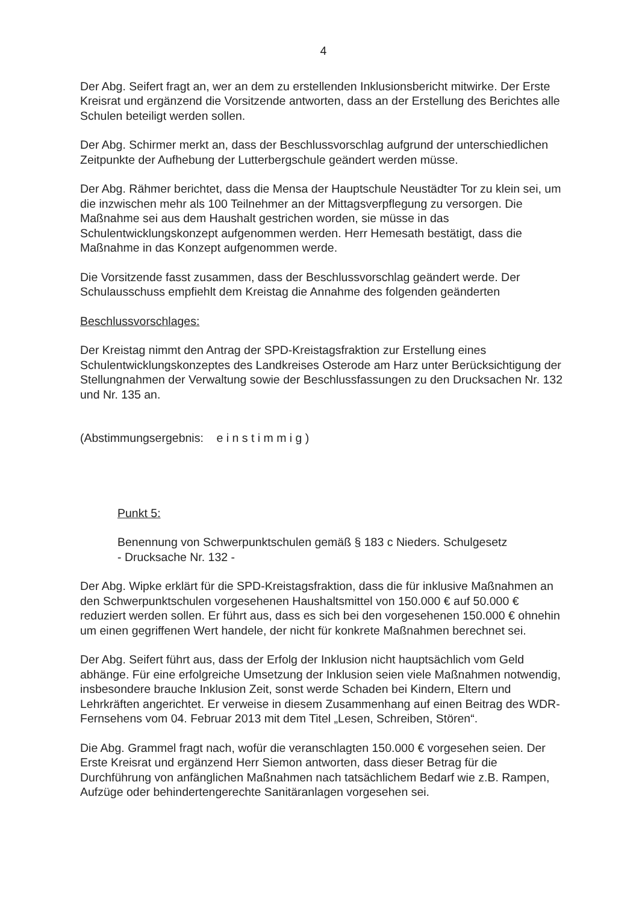4
Der Abg. Seifert fragt an, wer an dem zu erstellenden Inklusionsbericht mitwirke. Der Erste Kreisrat und ergänzend die Vorsitzende antworten, dass an der Erstellung des Berichtes alle Schulen beteiligt werden sollen.
Der Abg. Schirmer merkt an, dass der Beschlussvorschlag aufgrund der unterschiedlichen Zeitpunkte der Aufhebung der Lutterbergschule geändert werden müsse.
Der Abg. Rähmer berichtet, dass die Mensa der Hauptschule Neustädter Tor zu klein sei, um die inzwischen mehr als 100 Teilnehmer an der Mittagsverpflegung zu versorgen. Die Maßnahme sei aus dem Haushalt gestrichen worden, sie müsse in das Schulentwicklungskonzept aufgenommen werden. Herr Hemesath bestätigt, dass die Maßnahme in das Konzept aufgenommen werde.
Die Vorsitzende fasst zusammen, dass der Beschlussvorschlag geändert werde. Der Schulausschuss empfiehlt dem Kreistag die Annahme des folgenden geänderten
Beschlussvorschlages:
Der Kreistag nimmt den Antrag der SPD-Kreistagsfraktion zur Erstellung eines Schulentwicklungskonzeptes des Landkreises Osterode am Harz unter Berücksichtigung der Stellungnahmen der Verwaltung sowie der Beschlussfassungen zu den Drucksachen Nr. 132 und Nr. 135 an.
(Abstimmungsergebnis: e i n s t i m m i g )
Punkt 5:
Benennung von Schwerpunktschulen gemäß § 183 c Nieders. Schulgesetz
- Drucksache Nr. 132 -
Der Abg. Wipke erklärt für die SPD-Kreistagsfraktion, dass die für inklusive Maßnahmen an den Schwerpunktschulen vorgesehenen Haushaltsmittel von 150.000 € auf 50.000 € reduziert werden sollen. Er führt aus, dass es sich bei den vorgesehenen 150.000 € ohnehin um einen gegriffenen Wert handele, der nicht für konkrete Maßnahmen berechnet sei.
Der Abg. Seifert führt aus, dass der Erfolg der Inklusion nicht hauptsächlich vom Geld abhänge. Für eine erfolgreiche Umsetzung der Inklusion seien viele Maßnahmen notwendig, insbesondere brauche Inklusion Zeit, sonst werde Schaden bei Kindern, Eltern und Lehrkräften angerichtet. Er verweise in diesem Zusammenhang auf einen Beitrag des WDR-Fernsehens vom 04. Februar 2013 mit dem Titel „Lesen, Schreiben, Stören“.
Die Abg. Grammel fragt nach, wofür die veranschlagten 150.000 € vorgesehen seien. Der Erste Kreisrat und ergänzend Herr Siemon antworten, dass dieser Betrag für die Durchführung von anfänglichen Maßnahmen nach tatsächlichem Bedarf wie z.B. Rampen, Aufzüge oder behindertengerechte Sanitäranlagen vorgesehen sei.